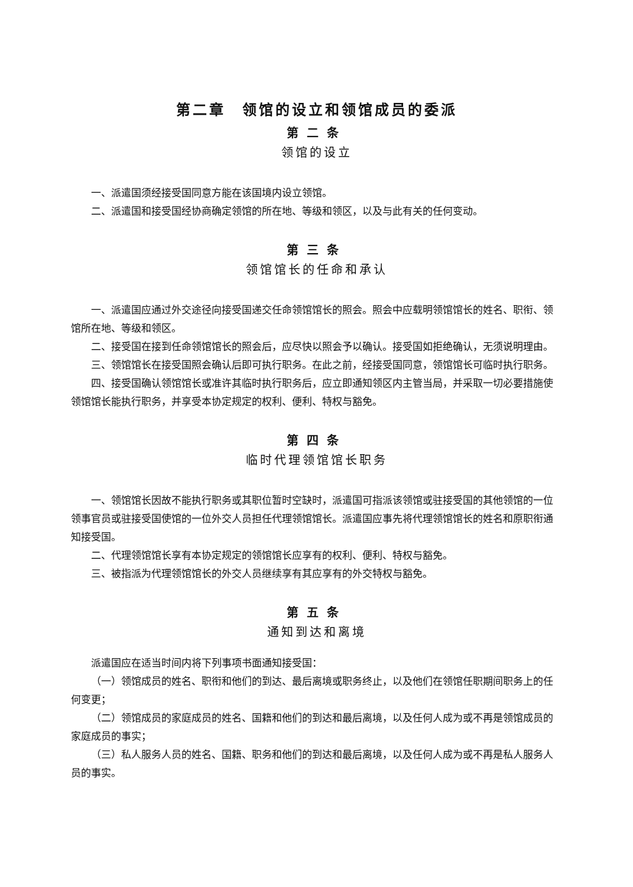第二章　领馆的设立和领馆成员的委派
第二条
领馆的设立
一、派遣国须经接受国同意方能在该国境内设立领馆。
二、派遣国和接受国经协商确定领馆的所在地、等级和领区，以及与此有关的任何变动。
第三条
领馆馆长的任命和承认
一、派遣国应通过外交途径向接受国递交任命领馆馆长的照会。照会中应载明领馆馆长的姓名、职衔、领馆所在地、等级和领区。
二、接受国在接到任命领馆馆长的照会后，应尽快以照会予以确认。接受国如拒绝确认，无须说明理由。
三、领馆馆长在接受国照会确认后即可执行职务。在此之前，经接受国同意，领馆馆长可临时执行职务。
四、接受国确认领馆馆长或准许其临时执行职务后，应立即通知领区内主管当局，并采取一切必要措施使领馆馆长能执行职务，并享受本协定规定的权利、便利、特权与豁免。
第四条
临时代理领馆馆长职务
一、领馆馆长因故不能执行职务或其职位暂时空缺时，派遣国可指派该领馆或驻接受国的其他领馆的一位领事官员或驻接受国使馆的一位外交人员担任代理领馆馆长。派遣国应事先将代理领馆馆长的姓名和原职衔通知接受国。
二、代理领馆馆长享有本协定规定的领馆馆长应享有的权利、便利、特权与豁免。
三、被指派为代理领馆馆长的外交人员继续享有其应享有的外交特权与豁免。
第五条
通知到达和离境
派遣国应在适当时间内将下列事项书面通知接受国：
（一）领馆成员的姓名、职衔和他们的到达、最后离境或职务终止，以及他们在领馆任职期间职务上的任何变更；
（二）领馆成员的家庭成员的姓名、国籍和他们的到达和最后离境，以及任何人成为或不再是领馆成员的家庭成员的事实；
（三）私人服务人员的姓名、国籍、职务和他们的到达和最后离境，以及任何人成为或不再是私人服务人员的事实。